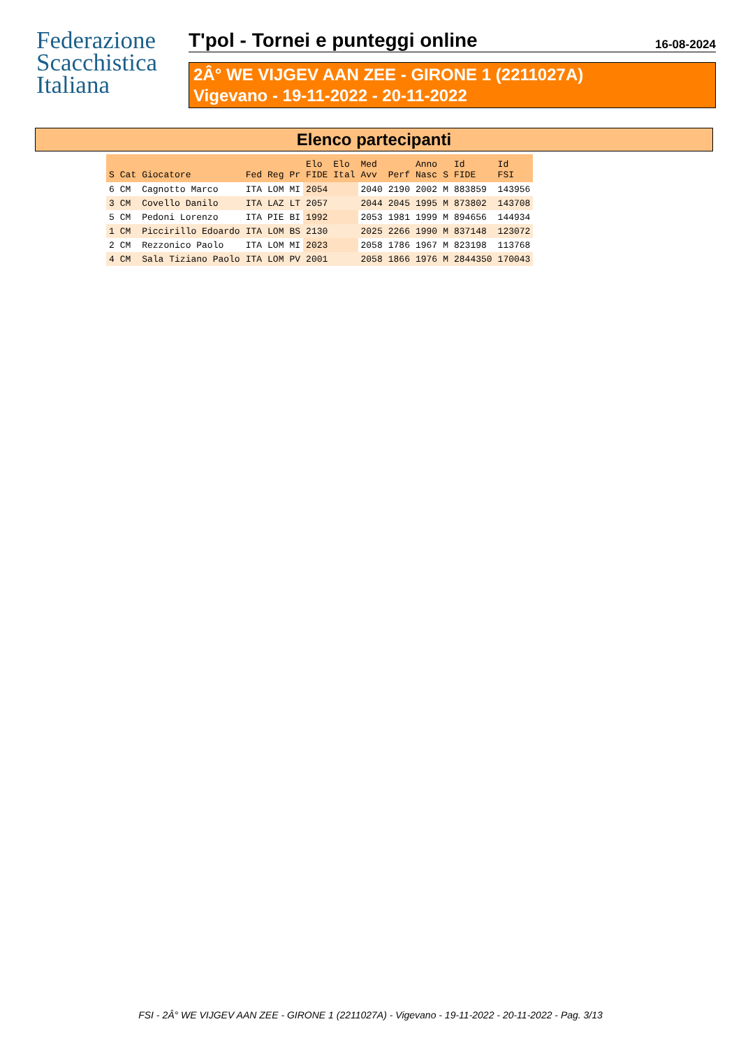Federazione
Scacchistica
Italiana
T'pol - Tornei e punteggi online
16-08-2024
2Â° WE VIJGEV AAN ZEE - GIRONE 1 (2211027A)
Vigevano - 19-11-2022 - 20-11-2022
Elenco partecipanti
| S | Cat | Giocatore | Fed | Reg | Pr | Elo FIDE | Elo Ital | Med Avv | Perf | Anno Nasc | S | Id FIDE | Id FSI |
| --- | --- | --- | --- | --- | --- | --- | --- | --- | --- | --- | --- | --- | --- |
| 6 | CM | Cagnotto Marco | ITA | LOM | MI | 2054 | | 2040 | 2190 | 2002 | M | 883859 | 143956 |
| 3 | CM | Covello Danilo | ITA | LAZ | LT | 2057 | | 2044 | 2045 | 1995 | M | 873802 | 143708 |
| 5 | CM | Pedoni Lorenzo | ITA | PIE | BI | 1992 | | 2053 | 1981 | 1999 | M | 894656 | 144934 |
| 1 | CM | Piccirillo Edoardo | ITA | LOM | BS | 2130 | | 2025 | 2266 | 1990 | M | 837148 | 123072 |
| 2 | CM | Rezzonico Paolo | ITA | LOM | MI | 2023 | | 2058 | 1786 | 1967 | M | 823198 | 113768 |
| 4 | CM | Sala Tiziano Paolo | ITA | LOM | PV | 2001 | | 2058 | 1866 | 1976 | M | 2844350 | 170043 |
FSI - 2Â° WE VIJGEV AAN ZEE - GIRONE 1 (2211027A) - Vigevano - 19-11-2022 - 20-11-2022 - Pag. 3/13